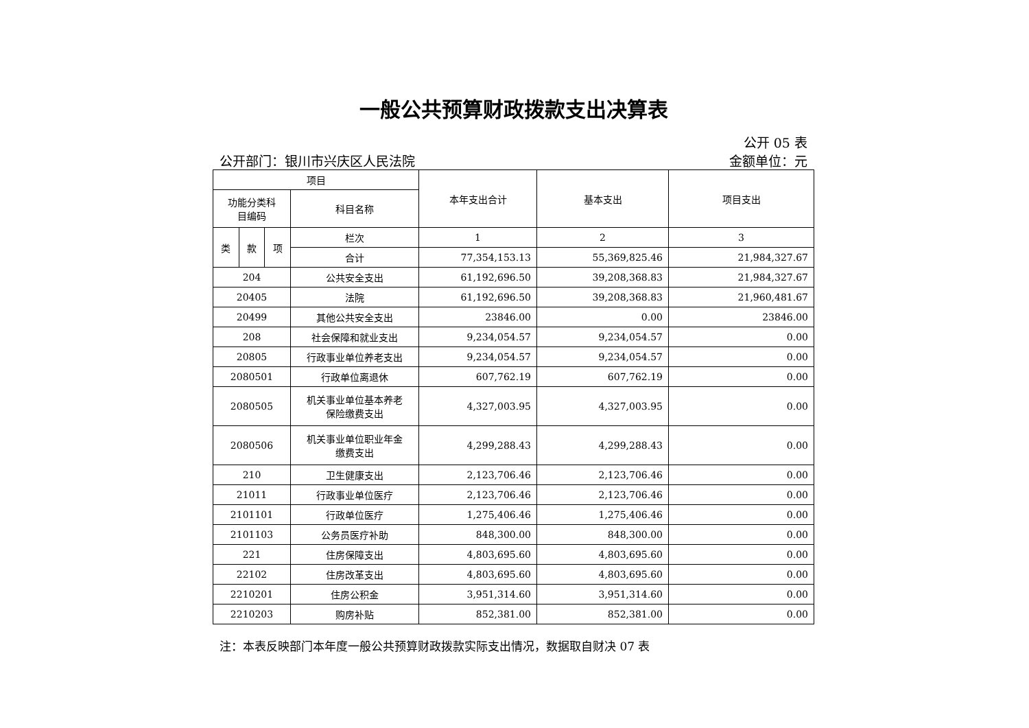一般公共预算财政拨款支出决算表
公开 05 表
公开部门：银川市兴庆区人民法院 金额单位：元
| 项目 | | | | 本年支出合计 | 基本支出 | 项目支出 |
| --- | --- | --- | --- | --- | --- | --- |
| 功能分类科 目编码 | | | 科目名称 | | | |
| 类 | 款 | 项 | 栏次 | 1 | 2 | 3 |
| | | | 合计 | 77,354,153.13 | 55,369,825.46 | 21,984,327.67 |
| 204 | | | 公共安全支出 | 61,192,696.50 | 39,208,368.83 | 21,984,327.67 |
| 20405 | | | 法院 | 61,192,696.50 | 39,208,368.83 | 21,960,481.67 |
| 20499 | | | 其他公共安全支出 | 23846.00 | 0.00 | 23846.00 |
| 208 | | | 社会保障和就业支出 | 9,234,054.57 | 9,234,054.57 | 0.00 |
| 20805 | | | 行政事业单位养老支出 | 9,234,054.57 | 9,234,054.57 | 0.00 |
| 2080501 | | | 行政单位离退休 | 607,762.19 | 607,762.19 | 0.00 |
| 2080505 | | | 机关事业单位基本养老 保险缴费支出 | 4,327,003.95 | 4,327,003.95 | 0.00 |
| 2080506 | | | 机关事业单位职业年金 缴费支出 | 4,299,288.43 | 4,299,288.43 | 0.00 |
| 210 | | | 卫生健康支出 | 2,123,706.46 | 2,123,706.46 | 0.00 |
| 21011 | | | 行政事业单位医疗 | 2,123,706.46 | 2,123,706.46 | 0.00 |
| 2101101 | | | 行政单位医疗 | 1,275,406.46 | 1,275,406.46 | 0.00 |
| 2101103 | | | 公务员医疗补助 | 848,300.00 | 848,300.00 | 0.00 |
| 221 | | | 住房保障支出 | 4,803,695.60 | 4,803,695.60 | 0.00 |
| 22102 | | | 住房改革支出 | 4,803,695.60 | 4,803,695.60 | 0.00 |
| 2210201 | | | 住房公积金 | 3,951,314.60 | 3,951,314.60 | 0.00 |
| 2210203 | | | 购房补贴 | 852,381.00 | 852,381.00 | 0.00 |
注：本表反映部门本年度一般公共预算财政拨款实际支出情况，数据取自财决 07 表